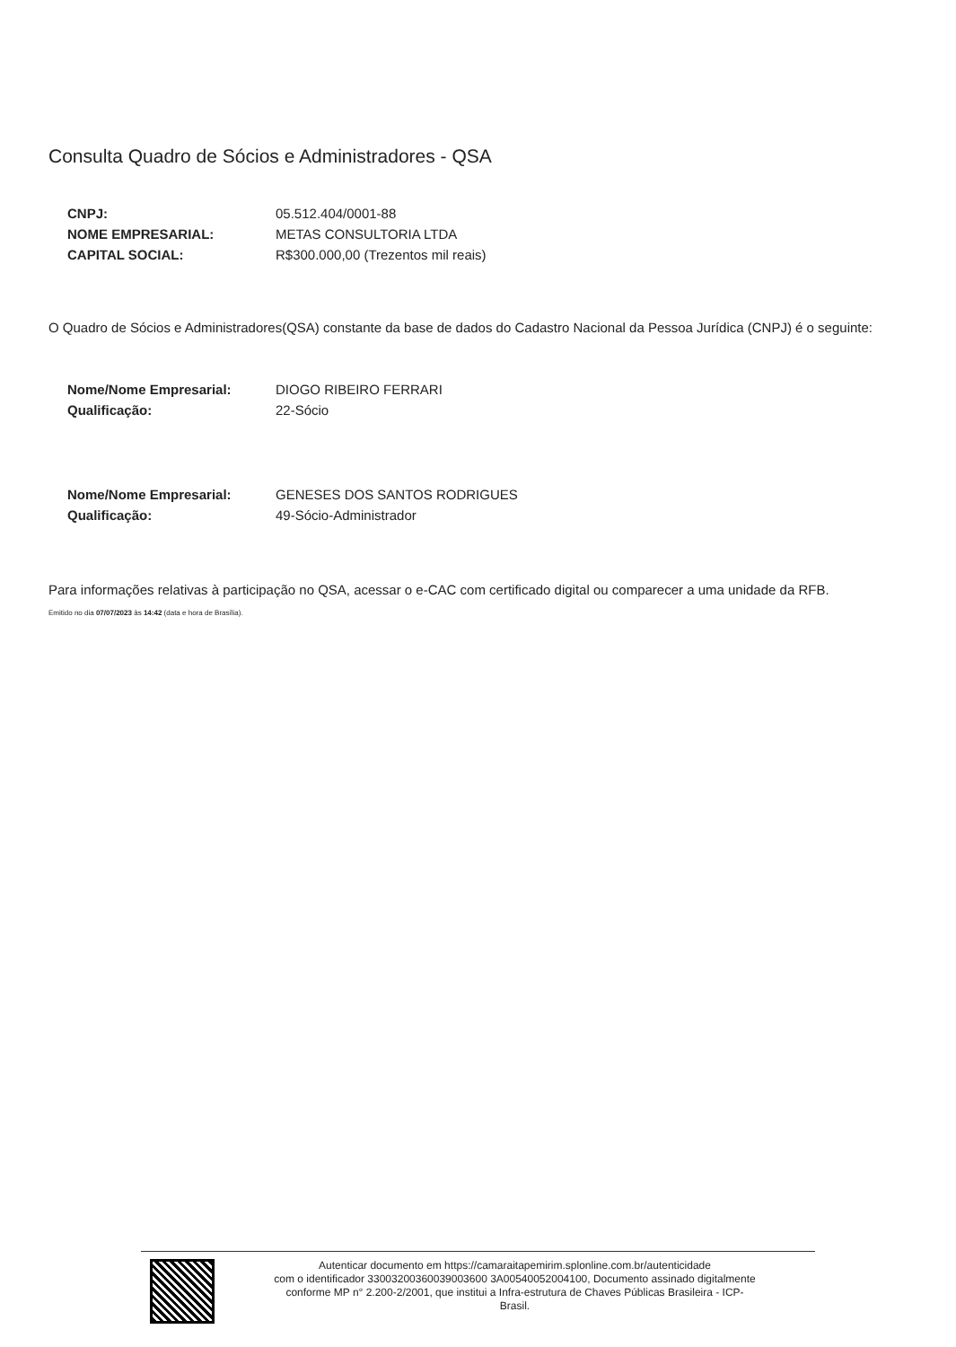Consulta Quadro de Sócios e Administradores - QSA
| CNPJ: | 05.512.404/0001-88 |
| NOME EMPRESARIAL: | METAS CONSULTORIA LTDA |
| CAPITAL SOCIAL: | R$300.000,00 (Trezentos mil reais) |
O Quadro de Sócios e Administradores(QSA) constante da base de dados do Cadastro Nacional da Pessoa Jurídica (CNPJ) é o seguinte:
| Nome/Nome Empresarial: | DIOGO RIBEIRO FERRARI |
| Qualificação: | 22-Sócio |
| Nome/Nome Empresarial: | GENESES DOS SANTOS RODRIGUES |
| Qualificação: | 49-Sócio-Administrador |
Para informações relativas à participação no QSA, acessar o e-CAC com certificado digital ou comparecer a uma unidade da RFB.
Emitido no dia 07/07/2023 às 14:42 (data e hora de Brasília).
Autenticar documento em https://camaraitapemirim.splonline.com.br/autenticidade
com o identificador 33003200360039003600 3A00540052004100, Documento assinado digitalmente
conforme MP n° 2.200-2/2001, que institui a Infra-estrutura de Chaves Públicas Brasileira - ICP-
Brasil.